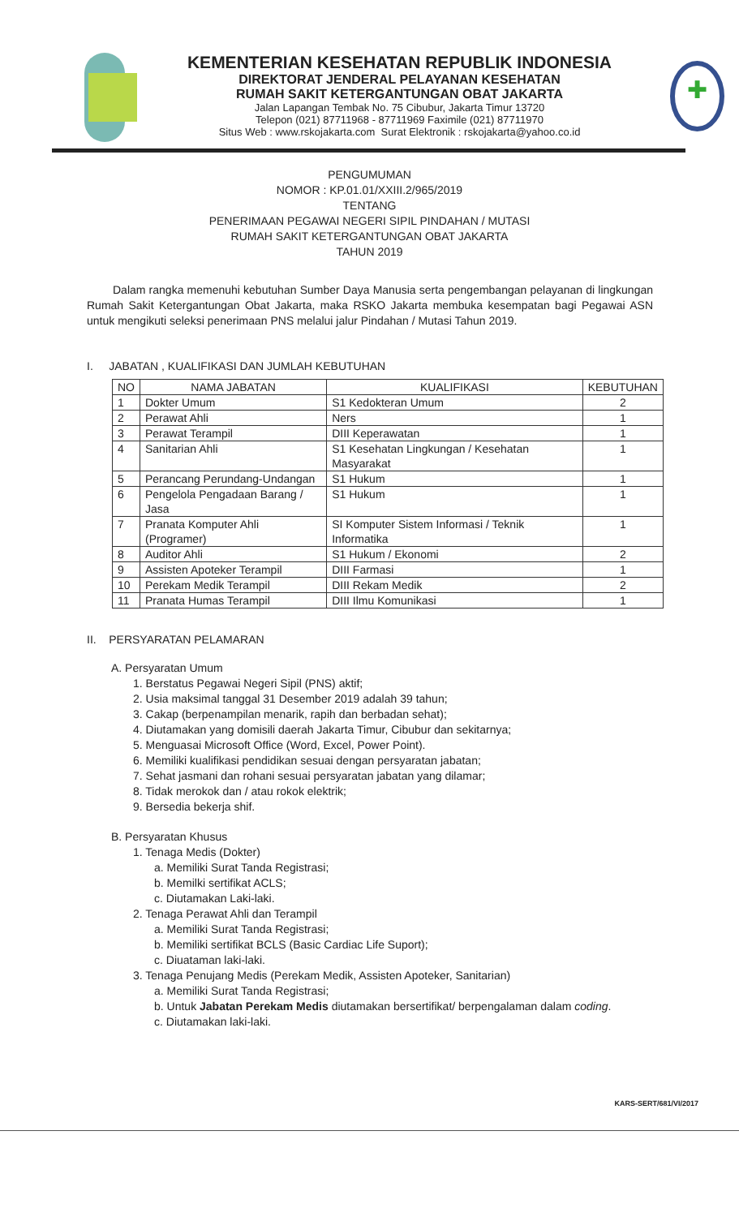KEMENTERIAN KESEHATAN REPUBLIK INDONESIA
DIREKTORAT JENDERAL PELAYANAN KESEHATAN
RUMAH SAKIT KETERGANTUNGAN OBAT JAKARTA
Jalan Lapangan Tembak No. 75 Cibubur, Jakarta Timur 13720
Telepon (021) 87711968 - 87711969 Faximile (021) 87711970
Situs Web : www.rskojakarta.com Surat Elektronik : rskojakarta@yahoo.co.id
✚
PENGUMUMAN
NOMOR : KP.01.01/XXIII.2/965/2019
TENTANG
PENERIMAAN PEGAWAI NEGERI SIPIL PINDAHAN / MUTASI
RUMAH SAKIT KETERGANTUNGAN OBAT JAKARTA
TAHUN 2019
Dalam rangka memenuhi kebutuhan Sumber Daya Manusia serta pengembangan pelayanan di lingkungan Rumah Sakit Ketergantungan Obat Jakarta, maka RSKO Jakarta membuka kesempatan bagi Pegawai ASN untuk mengikuti seleksi penerimaan PNS melalui jalur Pindahan / Mutasi Tahun 2019.
I. JABATAN , KUALIFIKASI DAN JUMLAH KEBUTUHAN
| NO | NAMA JABATAN | KUALIFIKASI | KEBUTUHAN |
| --- | --- | --- | --- |
| 1 | Dokter Umum | S1 Kedokteran Umum | 2 |
| 2 | Perawat Ahli | Ners | 1 |
| 3 | Perawat Terampil | DIII Keperawatan | 1 |
| 4 | Sanitarian Ahli | S1 Kesehatan Lingkungan / Kesehatan Masyarakat | 1 |
| 5 | Perancang Perundang-Undangan | S1 Hukum | 1 |
| 6 | Pengelola Pengadaan Barang / Jasa | S1 Hukum | 1 |
| 7 | Pranata Komputer Ahli (Programer) | SI Komputer Sistem Informasi / Teknik Informatika | 1 |
| 8 | Auditor Ahli | S1 Hukum / Ekonomi | 2 |
| 9 | Assisten Apoteker Terampil | DIII Farmasi | 1 |
| 10 | Perekam Medik Terampil | DIII Rekam Medik | 2 |
| 11 | Pranata Humas Terampil | DIII Ilmu Komunikasi | 1 |
II. PERSYARATAN PELAMARAN
A. Persyaratan Umum
1. Berstatus Pegawai Negeri Sipil (PNS) aktif;
2. Usia maksimal tanggal 31 Desember 2019 adalah 39 tahun;
3. Cakap (berpenampilan menarik, rapih dan berbadan sehat);
4. Diutamakan yang domisili daerah Jakarta Timur, Cibubur dan sekitarnya;
5. Menguasai Microsoft Office (Word, Excel, Power Point).
6. Memiliki kualifikasi pendidikan sesuai dengan persyaratan jabatan;
7. Sehat jasmani dan rohani sesuai persyaratan jabatan yang dilamar;
8. Tidak merokok dan / atau rokok elektrik;
9. Bersedia bekerja shif.
B. Persyaratan Khusus
1. Tenaga Medis (Dokter)
a. Memiliki Surat Tanda Registrasi;
b. Memilki sertifikat ACLS;
c. Diutamakan Laki-laki.
2. Tenaga Perawat Ahli dan Terampil
a. Memiliki Surat Tanda Registrasi;
b. Memiliki sertifikat BCLS (Basic Cardiac Life Suport);
c. Diuataman laki-laki.
3. Tenaga Penujang Medis (Perekam Medik, Assisten Apoteker, Sanitarian)
a. Memiliki Surat Tanda Registrasi;
b. Untuk Jabatan Perekam Medis diutamakan bersertifikat/ berpengalaman dalam coding.
c. Diutamakan laki-laki.
KARS-SERT/681/VI/2017